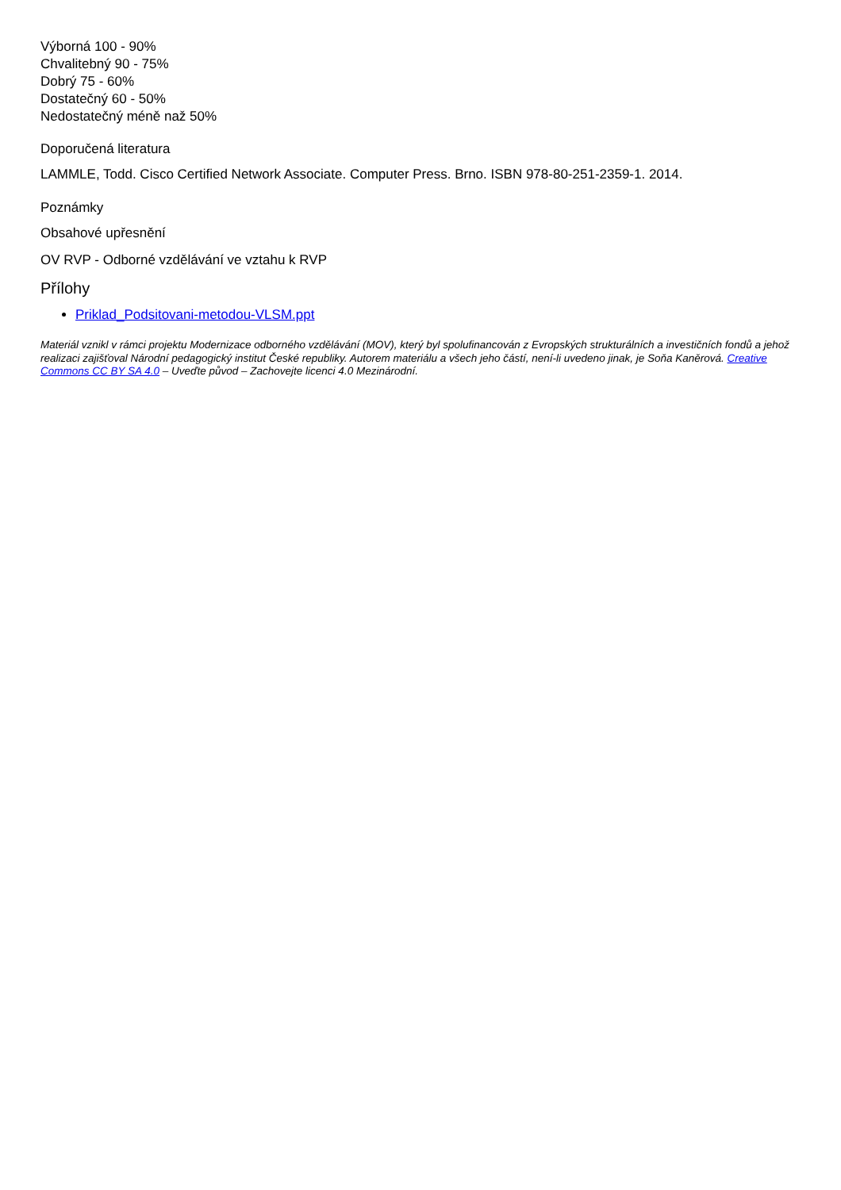Výborná 100 - 90%
Chvalitebný 90 - 75%
Dobrý 75 - 60%
Dostatečný 60 - 50%
Nedostatečný méně naž 50%
Doporučená literatura
LAMMLE, Todd. Cisco Certified Network Associate. Computer Press. Brno. ISBN 978-80-251-2359-1. 2014.
Poznámky
Obsahové upřesnění
OV RVP - Odborné vzdělávání ve vztahu k RVP
Přílohy
Priklad_Podsitovani-metodou-VLSM.ppt
Materiál vznikl v rámci projektu Modernizace odborného vzdělávání (MOV), který byl spolufinancován z Evropských strukturálních a investičních fondů a jehož realizaci zajišťoval Národní pedagogický institut České republiky. Autorem materiálu a všech jeho částí, není-li uvedeno jinak, je Soňa Kaněrová. Creative Commons CC BY SA 4.0 – Uveďte původ – Zachovejte licenci 4.0 Mezinárodní.